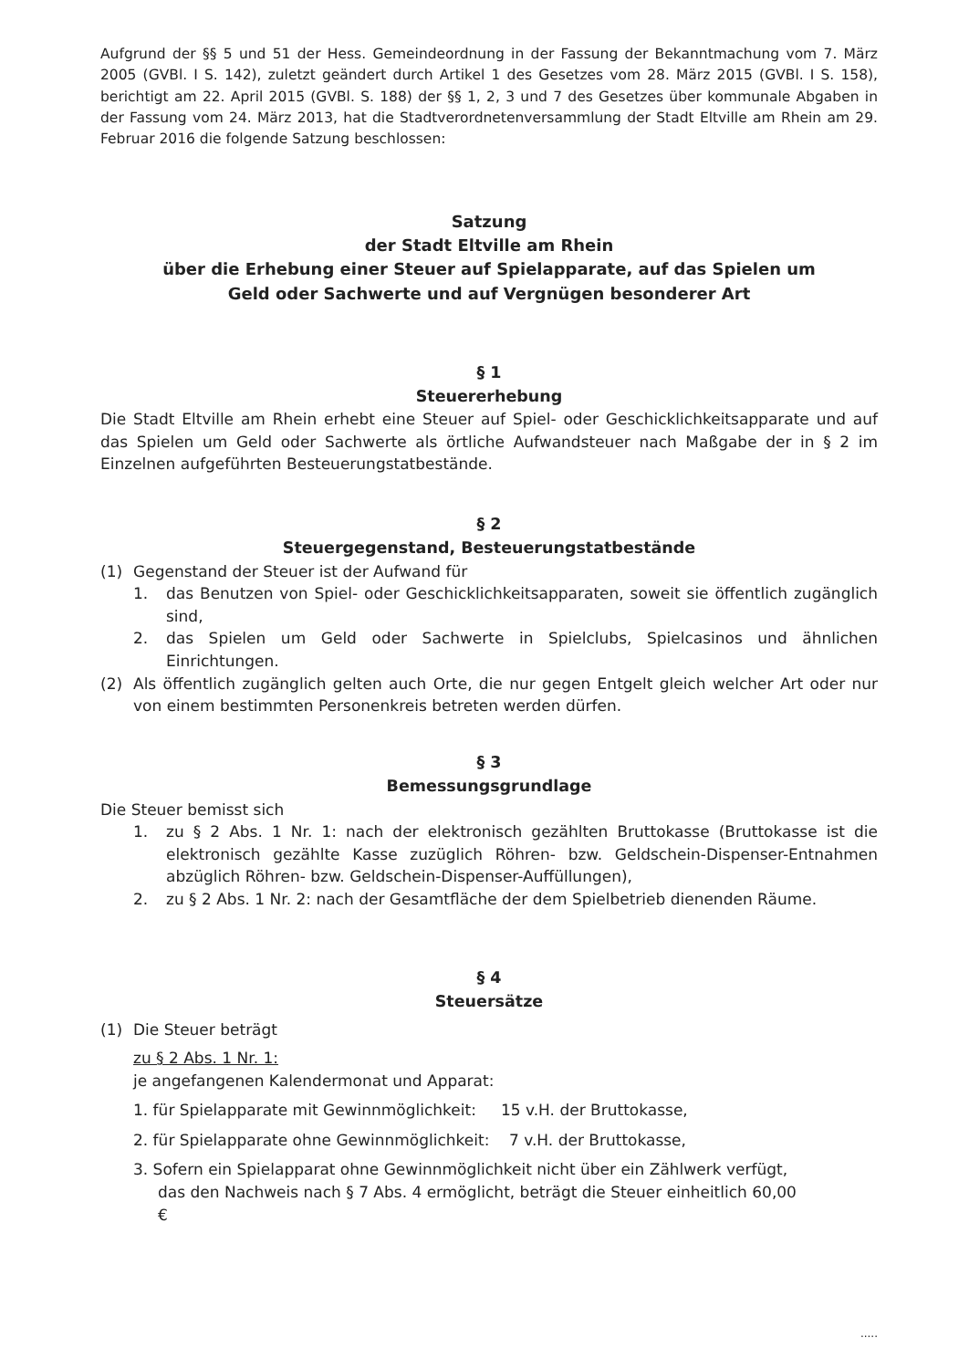Aufgrund der §§ 5 und 51 der Hess. Gemeindeordnung in der Fassung der Bekanntmachung vom 7. März 2005 (GVBl. I S. 142), zuletzt geändert durch Artikel 1 des Gesetzes vom 28. März 2015 (GVBl. I S. 158), berichtigt am 22. April 2015 (GVBl. S. 188) der §§ 1, 2, 3 und 7 des Gesetzes über kommunale Abgaben in der Fassung vom 24. März 2013, hat die Stadtverordnetenversammlung der Stadt Eltville am Rhein am 29. Februar 2016 die folgende Satzung beschlossen:
Satzung
der Stadt Eltville am Rhein
über die Erhebung einer Steuer auf Spielapparate, auf das Spielen um
Geld oder Sachwerte und auf Vergnügen besonderer Art
§ 1
Steuererhebung
Die Stadt Eltville am Rhein erhebt eine Steuer auf Spiel- oder Geschicklichkeitsapparate und auf das Spielen um Geld oder Sachwerte als örtliche Aufwandsteuer nach Maßgabe der in § 2 im Einzelnen aufgeführten Besteuerungstatbestände.
§ 2
Steuergegenstand, Besteuerungstatbestände
(1) Gegenstand der Steuer ist der Aufwand für
1. das Benutzen von Spiel- oder Geschicklichkeitsapparaten, soweit sie öffentlich zugänglich sind,
2. das Spielen um Geld oder Sachwerte in Spielclubs, Spielcasinos und ähnlichen Einrichtungen.
(2) Als öffentlich zugänglich gelten auch Orte, die nur gegen Entgelt gleich welcher Art oder nur von einem bestimmten Personenkreis betreten werden dürfen.
§ 3
Bemessungsgrundlage
Die Steuer bemisst sich
1. zu § 2 Abs. 1 Nr. 1: nach der elektronisch gezählten Bruttokasse (Bruttokasse ist die elektronisch gezählte Kasse zuzüglich Röhren- bzw. Geldschein-Dispenser-Entnahmen abzüglich Röhren- bzw. Geldschein-Dispenser-Auffüllungen),
2. zu § 2 Abs. 1 Nr. 2: nach der Gesamtfläche der dem Spielbetrieb dienenden Räume.
§ 4
Steuersätze
(1) Die Steuer beträgt
zu § 2 Abs. 1 Nr. 1:
je angefangenen Kalendermonat und Apparat:
1. für Spielapparate mit Gewinnmöglichkeit: 15 v.H. der Bruttokasse,
2. für Spielapparate ohne Gewinnmöglichkeit: 7 v.H. der Bruttokasse,
3. Sofern ein Spielapparat ohne Gewinnmöglichkeit nicht über ein Zählwerk verfügt,
das den Nachweis nach § 7 Abs. 4 ermöglicht, beträgt die Steuer einheitlich 60,00
€
.....